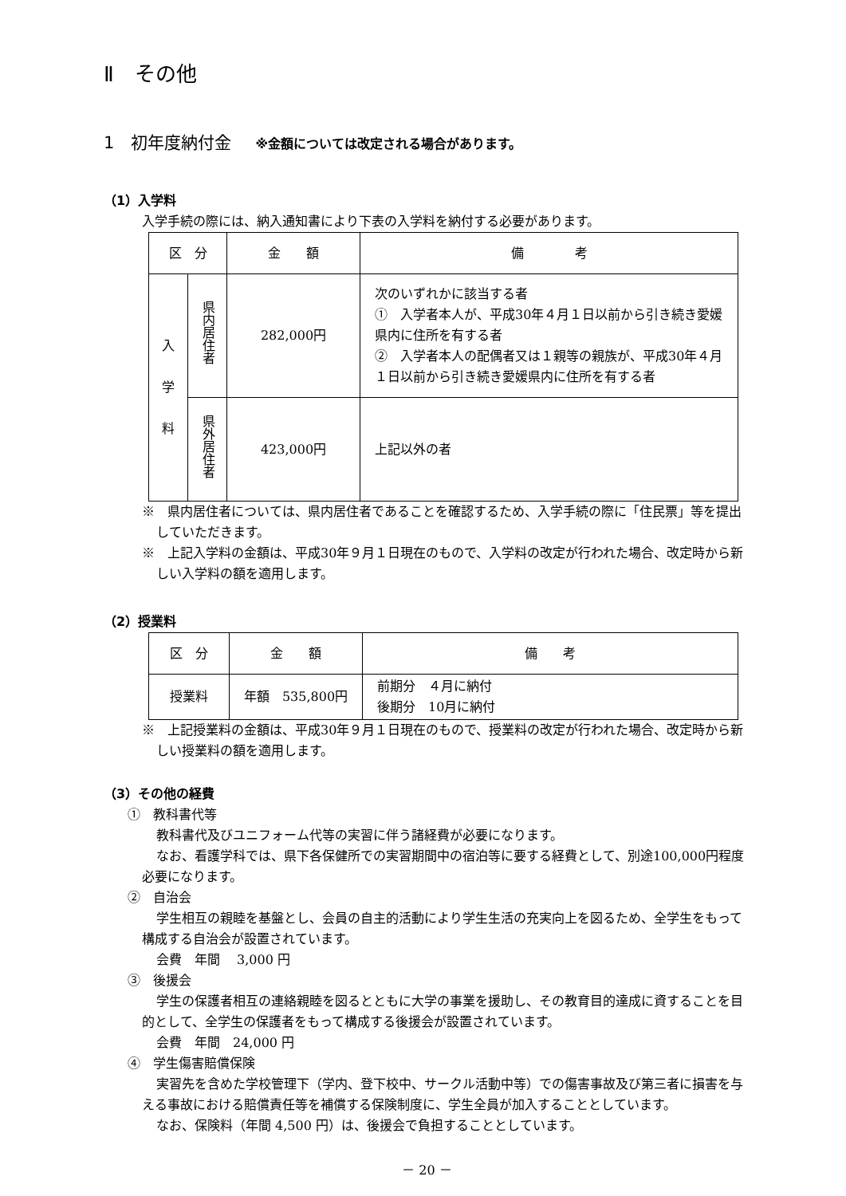Ⅱ　その他
1　初年度納付金 ※金額については改定される場合があります。
（1）入学料
入学手続の際には、納入通知書により下表の入学料を納付する必要があります。
| 区 分 | | 金 額 | 備 考 |
| --- | --- | --- | --- |
| 入 学 料 | 県内居住者 | 282,000円 | 次のいずれかに該当する者 ① 入学者本人が、平成30年４月１日以前から引き続き愛媛県内に住所を有する者 ② 入学者本人の配偶者又は１親等の親族が、平成30年４月１日以前から引き続き愛媛県内に住所を有する者 |
| | 県外居住者 | 423,000円 | 上記以外の者 |
※　県内居住者については、県内居住者であることを確認するため、入学手続の際に「住民票」等を提出していただきます。
※　上記入学料の金額は、平成30年９月１日現在のもので、入学料の改定が行われた場合、改定時から新しい入学料の額を適用します。
（2）授業料
| 区 分 | 金 額 | 備 考 |
| --- | --- | --- |
| 授業料 | 年額 535,800円 | 前期分 ４月に納付 後期分 10月に納付 |
※　上記授業料の金額は、平成30年９月１日現在のもので、授業料の改定が行われた場合、改定時から新しい授業料の額を適用します。
（3）その他の経費
①　教科書代等
教科書代及びユニフォーム代等の実習に伴う諸経費が必要になります。
なお、看護学科では、県下各保健所での実習期間中の宿泊等に要する経費として、別途100,000円程度必要になります。
②　自治会
学生相互の親睦を基盤とし、会員の自主的活動により学生生活の充実向上を図るため、全学生をもって構成する自治会が設置されています。
会費　年間　 3,000 円
③　後援会
学生の保護者相互の連絡親睦を図るとともに大学の事業を援助し、その教育目的達成に資することを目的として、全学生の保護者をもって構成する後援会が設置されています。
会費　年間　24,000 円
④　学生傷害賠償保険
実習先を含めた学校管理下（学内、登下校中、サークル活動中等）での傷害事故及び第三者に損害を与える事故における賠償責任等を補償する保険制度に、学生全員が加入することとしています。
なお、保険料（年間 4,500 円）は、後援会で負担することとしています。
－ 20 －